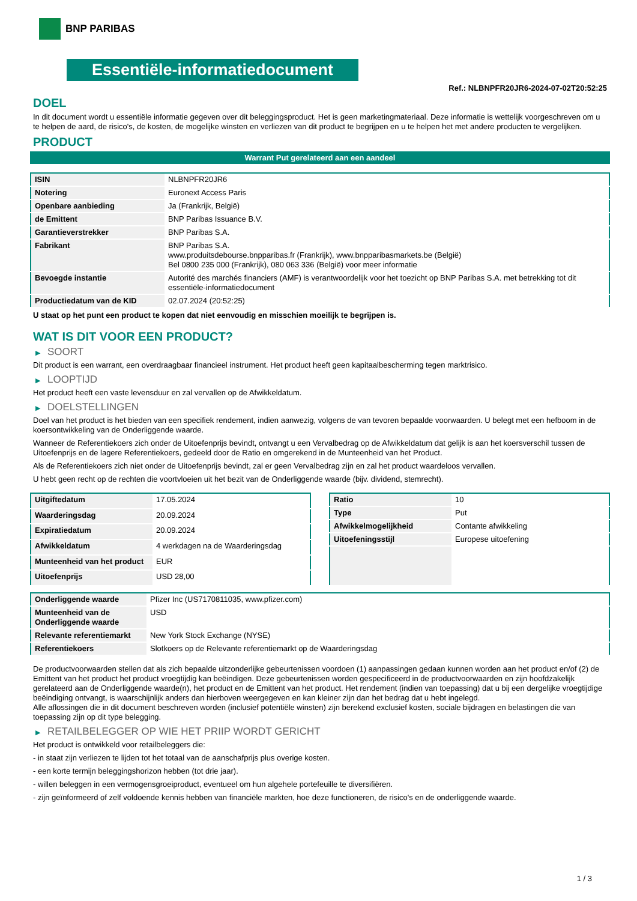BNP PARIBAS
Essentiële-informatiedocument
Ref.: NLBNPFR20JR6-2024-07-02T20:52:25
DOEL
In dit document wordt u essentiële informatie gegeven over dit beleggingsproduct. Het is geen marketingmateriaal. Deze informatie is wettelijk voorgeschreven om u te helpen de aard, de risico's, de kosten, de mogelijke winsten en verliezen van dit product te begrijpen en u te helpen het met andere producten te vergelijken.
PRODUCT
Warrant Put gerelateerd aan een aandeel
| ISIN | NLBNPFR20JR6 |
| Notering | Euronext Access Paris |
| Openbare aanbieding | Ja (Frankrijk, België) |
| de Emittent | BNP Paribas Issuance B.V. |
| Garantieverstrekker | BNP Paribas S.A. |
| Fabrikant | BNP Paribas S.A. www.produitsdebourse.bnpparibas.fr (Frankrijk), www.bnpparibasmarkets.be (België) Bel 0800 235 000 (Frankrijk), 080 063 336 (België) voor meer informatie |
| Bevoegde instantie | Autorité des marchés financiers (AMF) is verantwoordelijk voor het toezicht op BNP Paribas S.A. met betrekking tot dit essentiële-informatiedocument |
| Productiedatum van de KID | 02.07.2024 (20:52:25) |
U staat op het punt een product te kopen dat niet eenvoudig en misschien moeilijk te begrijpen is.
WAT IS DIT VOOR EEN PRODUCT?
▶ SOORT
Dit product is een warrant, een overdraagbaar financieel instrument. Het product heeft geen kapitaalbescherming tegen marktrisico.
▶ LOOPTIJD
Het product heeft een vaste levensduur en zal vervallen op de Afwikkeldatum.
▶ DOELSTELLINGEN
Doel van het product is het bieden van een specifiek rendement, indien aanwezig, volgens de van tevoren bepaalde voorwaarden. U belegt met een hefboom in de koersontwikkeling van de Onderliggende waarde.
Wanneer de Referentiekoers zich onder de Uitoefenprijs bevindt, ontvangt u een Vervalbedrag op de Afwikkeldatum dat gelijk is aan het koersverschil tussen de Uitoefenprijs en de lagere Referentiekoers, gedeeld door de Ratio en omgerekend in de Munteenheid van het Product.
Als de Referentiekoers zich niet onder de Uitoefenprijs bevindt, zal er geen Vervalbedrag zijn en zal het product waardeloos vervallen.
U hebt geen recht op de rechten die voortvloeien uit het bezit van de Onderliggende waarde (bijv. dividend, stemrecht).
| Uitgiftedatum | 17.05.2024 |
| Waarderingsdag | 20.09.2024 |
| Expiratiedatum | 20.09.2024 |
| Afwikkeldatum | 4 werkdagen na de Waarderingsdag |
| Munteenheid van het product | EUR |
| Uitoefenprijs | USD 28,00 |
| Ratio | 10 |
| Type | Put |
| Afwikkelmogelijkheid | Contante afwikkeling |
| Uitoefeningsstijl | Europese uitoefening |
| Onderliggende waarde | Pfizer Inc (US7170811035, www.pfizer.com) |
| Munteenheid van de Onderliggende waarde | USD |
| Relevante referentiemarkt | New York Stock Exchange (NYSE) |
| Referentiekoers | Slotkoers op de Relevante referentiemarkt op de Waarderingsdag |
De productvoorwaarden stellen dat als zich bepaalde uitzonderlijke gebeurtenissen voordoen (1) aanpassingen gedaan kunnen worden aan het product en/of (2) de Emittent van het product het product vroegtijdig kan beëindigen. Deze gebeurtenissen worden gespecificeerd in de productvoorwaarden en zijn hoofdzakelijk gerelateerd aan de Onderliggende waarde(n), het product en de Emittent van het product. Het rendement (indien van toepassing) dat u bij een dergelijke vroegtijdige beëindiging ontvangt, is waarschijnlijk anders dan hierboven weergegeven en kan kleiner zijn dan het bedrag dat u hebt ingelegd.
Alle aflossingen die in dit document beschreven worden (inclusief potentiële winsten) zijn berekend exclusief kosten, sociale bijdragen en belastingen die van toepassing zijn op dit type belegging.
▶ RETAILBELEGGER OP WIE HET PRIIP WORDT GERICHT
Het product is ontwikkeld voor retailbeleggers die:
- in staat zijn verliezen te lijden tot het totaal van de aanschafprijs plus overige kosten.
- een korte termijn beleggingshorizon hebben (tot drie jaar).
- willen beleggen in een vermogensgroeiproduct, eventueel om hun algehele portefeuille te diversifiëren.
- zijn geïnformeerd of zelf voldoende kennis hebben van financiële markten, hoe deze functioneren, de risico's en de onderliggende waarde.
1 / 3